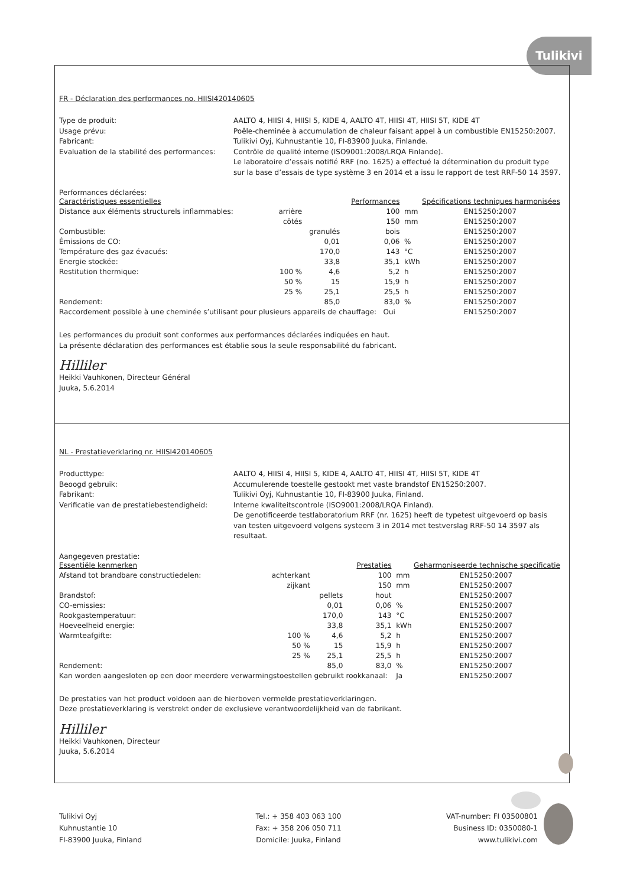Tulikivi
FR - Déclaration des performances no. HIISI420140605
Type de produit:
AALTO 4, HIISI 4, HIISI 5, KIDE 4, AALTO 4T, HIISI 4T, HIISI 5T, KIDE 4T
Usage prévu:
Poêle-cheminée à accumulation de chaleur faisant appel à un combustible EN15250:2007.
Fabricant:
Tulikivi Oyj, Kuhnustantie 10, FI-83900 Juuka, Finlande.
Evaluation de la stabilité des performances:
Contrôle de qualité interne (ISO9001:2008/LRQA Finlande).
Le laboratoire d’essais notifié RRF (no. 1625) a effectué la détermination du produit type sur la base d’essais de type système 3 en 2014 et a issu le rapport de test RRF-50 14 3597.
Performances déclarées:
| Caractéristiques essentielles | | | Performances | | Spécifications techniques harmonisées |
| --- | --- | --- | --- | --- | --- |
| Distance aux éléments structurels inflammables: | arrière | | 100 | mm | EN15250:2007 |
| | côtés | | 150 | mm | EN15250:2007 |
| Combustible: | | granulés | bois | | EN15250:2007 |
| Émissions de CO: | | 0,01 | 0,06 | % | EN15250:2007 |
| Température des gaz évacués: | | 170,0 | 143 | °C | EN15250:2007 |
| Energie stockée: | | 33,8 | 35,1 | kWh | EN15250:2007 |
| Restitution thermique: | 100 % | 4,6 | 5,2 | h | EN15250:2007 |
| | 50 % | 15 | 15,9 | h | EN15250:2007 |
| | 25 % | 25,1 | 25,5 | h | EN15250:2007 |
| Rendement: | | 85,0 | 83,0 | % | EN15250:2007 |
| Raccordement possible à une cheminée s’utilisant pour plusieurs appareils de chauffage: Oui | | | | | EN15250:2007 |
Les performances du produit sont conformes aux performances déclarées indiquées en haut.
La présente déclaration des performances est établie sous la seule responsabilité du fabricant.
Hilliler
Heikki Vauhkonen, Directeur Général
Juuka, 5.6.2014
NL - Prestatieverklaring nr. HIISI420140605
Producttype:
AALTO 4, HIISI 4, HIISI 5, KIDE 4, AALTO 4T, HIISI 4T, HIISI 5T, KIDE 4T
Beoogd gebruik:
Accumulerende toestelle gestookt met vaste brandstof EN15250:2007.
Fabrikant:
Tulikivi Oyj, Kuhnustantie 10, FI-83900 Juuka, Finland.
Verificatie van de prestatiebestendigheid:
Interne kwaliteitscontrole (ISO9001:2008/LRQA Finland).
De genotificeerde testlaboratorium RRF (nr. 1625) heeft de typetest uitgevoerd op basis van testen uitgevoerd volgens systeem 3 in 2014 met testverslag RRF-50 14 3597 als resultaat.
Aangegeven prestatie:
| Essentiële kenmerken | | | Prestaties | | Geharmoniseerde technische specificatie |
| --- | --- | --- | --- | --- | --- |
| Afstand tot brandbare constructiedelen: | achterkant | | 100 | mm | EN15250:2007 |
| | zijkant | | 150 | mm | EN15250:2007 |
| Brandstof: | | pellets | hout | | EN15250:2007 |
| CO-emissies: | | 0,01 | 0,06 | % | EN15250:2007 |
| Rookgastemperatuur: | | 170,0 | 143 | °C | EN15250:2007 |
| Hoeveelheid energie: | | 33,8 | 35,1 | kWh | EN15250:2007 |
| Warmteafgifte: | 100 % | 4,6 | 5,2 | h | EN15250:2007 |
| | 50 % | 15 | 15,9 | h | EN15250:2007 |
| | 25 % | 25,1 | 25,5 | h | EN15250:2007 |
| Rendement: | | 85,0 | 83,0 | % | EN15250:2007 |
| Kan worden aangesloten op een door meerdere verwarmingstoestellen gebruikt rookkanaal: | | | | Ja | EN15250:2007 |
De prestaties van het product voldoen aan de hierboven vermelde prestatieverklaringen.
Deze prestatieverklaring is verstrekt onder de exclusieve verantwoordelijkheid van de fabrikant.
Hilliler
Heikki Vauhkonen, Directeur
Juuka, 5.6.2014
Tulikivi Oyj
Kuhnustantie 10
FI-83900 Juuka, Finland
Tel.: + 358 403 063 100
Fax: + 358 206 050 711
Domicile: Juuka, Finland
VAT-number: FI 03500801
Business ID: 0350080-1
www.tulikivi.com